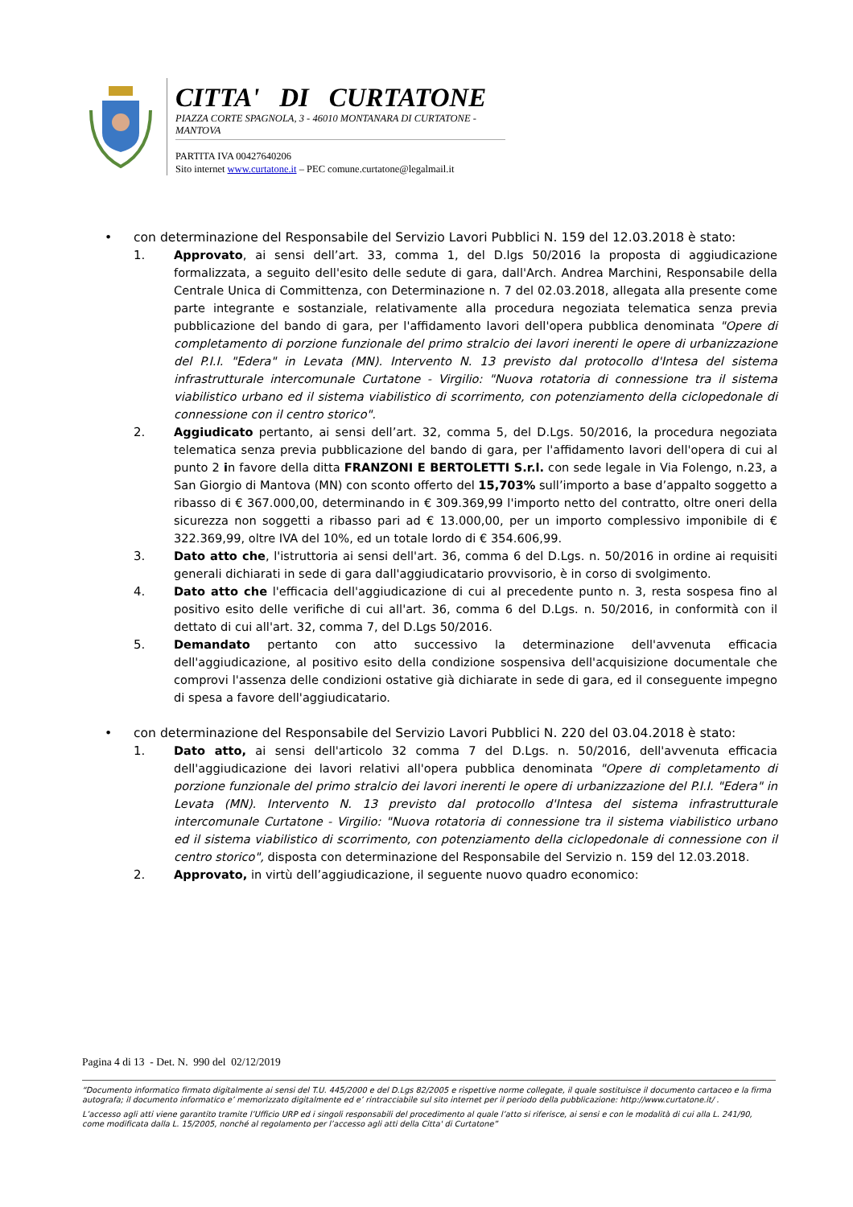CITTA' DI CURTATONE
PIAZZA CORTE SPAGNOLA, 3 - 46010 MONTANARA DI CURTATONE - MANTOVA
PARTITA IVA 00427640206
Sito internet www.curtatone.it – PEC comune.curtatone@legalmail.it
• con determinazione del Responsabile del Servizio Lavori Pubblici N. 159 del 12.03.2018 è stato:
1. Approvato, ai sensi dell’art. 33, comma 1, del D.lgs 50/2016 la proposta di aggiudicazione formalizzata, a seguito dell'esito delle sedute di gara, dall'Arch. Andrea Marchini, Responsabile della Centrale Unica di Committenza, con Determinazione n. 7 del 02.03.2018, allegata alla presente come parte integrante e sostanziale, relativamente alla procedura negoziata telematica senza previa pubblicazione del bando di gara, per l'affidamento lavori dell'opera pubblica denominata "Opere di completamento di porzione funzionale del primo stralcio dei lavori inerenti le opere di urbanizzazione del P.I.I. "Edera" in Levata (MN). Intervento N. 13 previsto dal protocollo d'Intesa del sistema infrastrutturale intercomunale Curtatone - Virgilio: "Nuova rotatoria di connessione tra il sistema viabilistico urbano ed il sistema viabilistico di scorrimento, con potenziamento della ciclopedonale di connessione con il centro storico".
2. Aggiudicato pertanto, ai sensi dell’art. 32, comma 5, del D.Lgs. 50/2016, la procedura negoziata telematica senza previa pubblicazione del bando di gara, per l'affidamento lavori dell'opera di cui al punto 2 in favore della ditta FRANZONI E BERTOLETTI S.r.l. con sede legale in Via Folengo, n.23, a San Giorgio di Mantova (MN) con sconto offerto del 15,703% sull’importo a base d’appalto soggetto a ribasso di € 367.000,00, determinando in € 309.369,99 l'importo netto del contratto, oltre oneri della sicurezza non soggetti a ribasso pari ad € 13.000,00, per un importo complessivo imponibile di € 322.369,99, oltre IVA del 10%, ed un totale lordo di € 354.606,99.
3. Dato atto che, l'istruttoria ai sensi dell'art. 36, comma 6 del D.Lgs. n. 50/2016 in ordine ai requisiti generali dichiarati in sede di gara dall'aggiudicatario provvisorio, è in corso di svolgimento.
4. Dato atto che l'efficacia dell'aggiudicazione di cui al precedente punto n. 3, resta sospesa fino al positivo esito delle verifiche di cui all'art. 36, comma 6 del D.Lgs. n. 50/2016, in conformità con il dettato di cui all'art. 32, comma 7, del D.Lgs 50/2016.
5. Demandato pertanto con atto successivo la determinazione dell'avvenuta efficacia dell'aggiudicazione, al positivo esito della condizione sospensiva dell'acquisizione documentale che comprovi l'assenza delle condizioni ostative già dichiarate in sede di gara, ed il conseguente impegno di spesa a favore dell'aggiudicatario.
• con determinazione del Responsabile del Servizio Lavori Pubblici N. 220 del 03.04.2018 è stato:
1. Dato atto, ai sensi dell'articolo 32 comma 7 del D.Lgs. n. 50/2016, dell'avvenuta efficacia dell'aggiudicazione dei lavori relativi all'opera pubblica denominata "Opere di completamento di porzione funzionale del primo stralcio dei lavori inerenti le opere di urbanizzazione del P.I.I. "Edera" in Levata (MN). Intervento N. 13 previsto dal protocollo d'Intesa del sistema infrastrutturale intercomunale Curtatone - Virgilio: "Nuova rotatoria di connessione tra il sistema viabilistico urbano ed il sistema viabilistico di scorrimento, con potenziamento della ciclopedonale di connessione con il centro storico", disposta con determinazione del Responsabile del Servizio n. 159 del 12.03.2018.
2. Approvato, in virtù dell’aggiudicazione, il seguente nuovo quadro economico:
Pagina 4 di 13 - Det. N. 990 del 02/12/2019
“Documento informatico firmato digitalmente ai sensi del T.U. 445/2000 e del D.Lgs 82/2005 e rispettive norme collegate, il quale sostituisce il documento cartaceo e la firma autografa; il documento informatico e’ memorizzato digitalmente ed e’ rintracciabile sul sito internet per il periodo della pubblicazione: http://www.curtatone.it/ .
L’accesso agli atti viene garantito tramite l’Ufficio URP ed i singoli responsabili del procedimento al quale l’atto si riferisce, ai sensi e con le modalità di cui alla L. 241/90, come modificata dalla L. 15/2005, nonché al regolamento per l’accesso agli atti della Citta' di Curtatone”